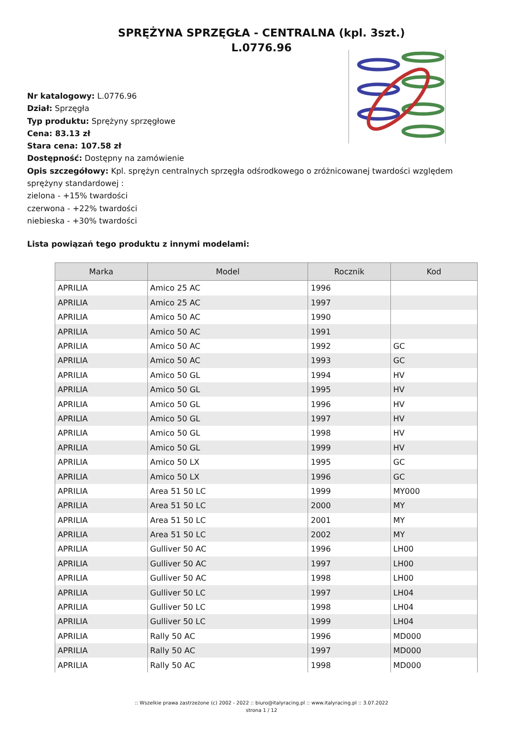SPRĘŻYNA SPRZĘGŁA - CENTRALNA (kpl. 3szt.)
L.0776.96
Nr katalogowy: L.0776.96
Dział: Sprzęgła
Typ produktu: Sprężyny sprzęgłowe
Cena: 83.13 zł
Stara cena: 107.58 zł
Dostępność: Dostępny na zamówienie
Opis szczegółowy: Kpl. sprężyn centralnych sprzęgła odśrodkowego o zróżnicowanej twardości względem sprężyny standardowej :
zielona - +15% twardości
czerwona - +22% twardości
niebieska - +30% twardości
Lista powiązań tego produktu z innymi modelami:
| Marka | Model | Rocznik | Kod |
| --- | --- | --- | --- |
| APRILIA | Amico 25 AC | 1996 | |
| APRILIA | Amico 25 AC | 1997 | |
| APRILIA | Amico 50 AC | 1990 | |
| APRILIA | Amico 50 AC | 1991 | |
| APRILIA | Amico 50 AC | 1992 | GC |
| APRILIA | Amico 50 AC | 1993 | GC |
| APRILIA | Amico 50 GL | 1994 | HV |
| APRILIA | Amico 50 GL | 1995 | HV |
| APRILIA | Amico 50 GL | 1996 | HV |
| APRILIA | Amico 50 GL | 1997 | HV |
| APRILIA | Amico 50 GL | 1998 | HV |
| APRILIA | Amico 50 GL | 1999 | HV |
| APRILIA | Amico 50 LX | 1995 | GC |
| APRILIA | Amico 50 LX | 1996 | GC |
| APRILIA | Area 51 50 LC | 1999 | MY000 |
| APRILIA | Area 51 50 LC | 2000 | MY |
| APRILIA | Area 51 50 LC | 2001 | MY |
| APRILIA | Area 51 50 LC | 2002 | MY |
| APRILIA | Gulliver 50 AC | 1996 | LH00 |
| APRILIA | Gulliver 50 AC | 1997 | LH00 |
| APRILIA | Gulliver 50 AC | 1998 | LH00 |
| APRILIA | Gulliver 50 LC | 1997 | LH04 |
| APRILIA | Gulliver 50 LC | 1998 | LH04 |
| APRILIA | Gulliver 50 LC | 1999 | LH04 |
| APRILIA | Rally 50 AC | 1996 | MD000 |
| APRILIA | Rally 50 AC | 1997 | MD000 |
| APRILIA | Rally 50 AC | 1998 | MD000 |
:: Wszelkie prawa zastrzeżone (c) 2002 - 2022 :: biuro@italyracing.pl :: www.italyracing.pl :: 3.07.2022
strona 1 / 12